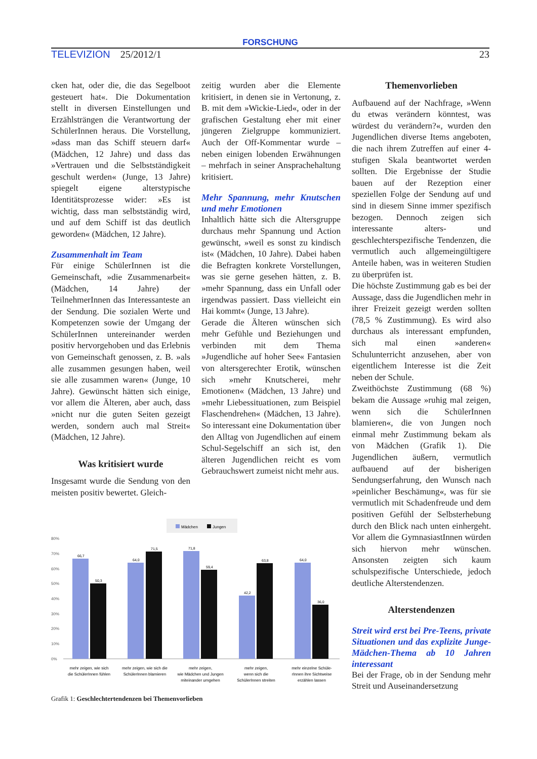FORSCHUNG
TELEVIZION 25/2012/1 23
cken hat, oder die, die das Segelboot gesteuert hat«. Die Dokumentation stellt in diversen Einstellungen und Erzählsträngen die Verantwortung der SchülerInnen heraus. Die Vorstellung, »dass man das Schiff steuern darf« (Mädchen, 12 Jahre) und dass das »Vertrauen und die Selbstständigkeit geschult werden« (Junge, 13 Jahre) spiegelt eigene alterstypische Identitätsprozesse wider: »Es ist wichtig, dass man selbstständig wird, und auf dem Schiff ist das deutlich geworden« (Mädchen, 12 Jahre).
Zusammenhalt im Team
Für einige SchülerInnen ist die Gemeinschaft, »die Zusammenarbeit« (Mädchen, 14 Jahre) der TeilnehmerInnen das Interessanteste an der Sendung. Die sozialen Werte und Kompetenzen sowie der Umgang der SchülerInnen untereinander werden positiv hervorgehoben und das Erlebnis von Gemeinschaft genossen, z. B. »als alle zusammen gesungen haben, weil sie alle zusammen waren« (Junge, 10 Jahre). Gewünscht hätten sich einige, vor allem die Älteren, aber auch, dass »nicht nur die guten Seiten gezeigt werden, sondern auch mal Streit« (Mädchen, 12 Jahre).
Was kritisiert wurde
Insgesamt wurde die Sendung von den meisten positiv bewertet. Gleich-
zeitig wurden aber die Elemente kritisiert, in denen sie in Vertonung, z. B. mit dem »Wickie-Lied«, oder in der grafischen Gestaltung eher mit einer jüngeren Zielgruppe kommuniziert. Auch der Off-Kommentar wurde – neben einigen lobenden Erwähnungen – mehrfach in seiner Ansprachehaltung kritisiert.
Mehr Spannung, mehr Knutschen und mehr Emotionen
Inhaltlich hätte sich die Altersgruppe durchaus mehr Spannung und Action gewünscht, »weil es sonst zu kindisch ist« (Mädchen, 10 Jahre). Dabei haben die Befragten konkrete Vorstellungen, was sie gerne gesehen hätten, z. B. »mehr Spannung, dass ein Unfall oder irgendwas passiert. Dass vielleicht ein Hai kommt« (Junge, 13 Jahre).
Gerade die Älteren wünschen sich mehr Gefühle und Beziehungen und verbinden mit dem Thema »Jugendliche auf hoher See« Fantasien von altersgerechter Erotik, wünschen sich »mehr Knutscherei, mehr Emotionen« (Mädchen, 13 Jahre) und »mehr Liebessituationen, zum Beispiel Flaschendrehen« (Mädchen, 13 Jahre). So interessant eine Dokumentation über den Alltag von Jugendlichen auf einem Schul-Segelschiff an sich ist, den älteren Jugendlichen reicht es vom Gebrauchswert zumeist nicht mehr aus.
Themenvorlieben
Aufbauend auf der Nachfrage, »Wenn du etwas verändern könntest, was würdest du verändern?«, wurden den Jugendlichen diverse Items angeboten, die nach ihrem Zutreffen auf einer 4-stufigen Skala beantwortet werden sollten. Die Ergebnisse der Studie bauen auf der Rezeption einer speziellen Folge der Sendung auf und sind in diesem Sinne immer spezifisch bezogen. Dennoch zeigen sich interessante alters- und geschlechterspezifische Tendenzen, die vermutlich auch allgemeingültigere Anteile haben, was in weiteren Studien zu überprüfen ist.
Die höchste Zustimmung gab es bei der Aussage, dass die Jugendlichen mehr in ihrer Freizeit gezeigt werden sollten (78,5 % Zustimmung). Es wird also durchaus als interessant empfunden, sich mal einen »anderen« Schulunterricht anzusehen, aber von eigentlichem Interesse ist die Zeit neben der Schule.
Zweithöchste Zustimmung (68 %) bekam die Aussage »ruhig mal zeigen, wenn sich die SchülerInnen blamieren«, die von Jungen noch einmal mehr Zustimmung bekam als von Mädchen (Grafik 1). Die Jugendlichen äußern, vermutlich aufbauend auf der bisherigen Sendungserfahrung, den Wunsch nach »peinlicher Beschämung«, was für sie vermutlich mit Schadenfreude und dem positiven Gefühl der Selbsterhebung durch den Blick nach unten einhergeht. Vor allem die GymnasiastInnen würden sich hiervon mehr wünschen. Ansonsten zeigten sich kaum schulspezifische Unterschiede, jedoch deutliche Alterstendenzen.
Alterstendenzen
Streit wird erst bei Pre-Teens, private Situationen und das explizite Junge-Mädchen-Thema ab 10 Jahren interessant
Bei der Frage, ob in der Sendung mehr Streit und Auseinandersetzung
Mädchen
Jungen
80%
70%
60%
50%
40%
30%
20%
10%
0%
66,7
50,3
64,0
71,5
71,8
59,4
42,2
63,8
64,0
36,0
mehr zeigen, wie sich
die SchülerInnen fühlen
mehr zeigen, wie sich die
SchülerInnen blamieren
mehr zeigen,
wie Mädchen und Jungen
miteinander umgehen
mehr zeigen,
wenn sich die
SchülerInnen streiten
mehr einzelne Schüle-
rInnen ihre Sichtweise
erzählen lassen
Grafik 1: Geschlechtertendenzen bei Themenvorlieben